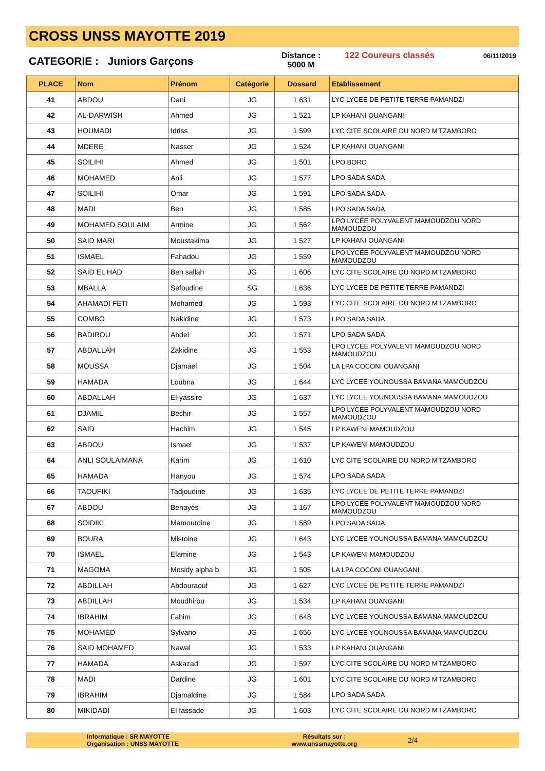CROSS UNSS MAYOTTE 2019
CATEGORIE : Juniors Garçons
Distance :
5000 M
122 Coureurs classés
06/11/2019
| PLACE | Nom | Prénom | Catégorie | Dossard | Etablissement |
| --- | --- | --- | --- | --- | --- |
| 41 | ABDOU | Dani | JG | 1 631 | LYC LYCEE DE PETITE TERRE PAMANDZI |
| 42 | AL-DARWISH | Ahmed | JG | 1 521 | LP KAHANI OUANGANI |
| 43 | HOUMADI | Idriss | JG | 1 599 | LYC CITE SCOLAIRE DU NORD M'TZAMBORO |
| 44 | MDERE | Nasser | JG | 1 524 | LP KAHANI OUANGANI |
| 45 | SOILIHI | Ahmed | JG | 1 501 | LPO BORO |
| 46 | MOHAMED | Anli | JG | 1 577 | LPO SADA SADA |
| 47 | SOILIHI | Omar | JG | 1 591 | LPO SADA SADA |
| 48 | MADI | Ben | JG | 1 585 | LPO SADA SADA |
| 49 | MOHAMED SOULAIM | Armine | JG | 1 562 | LPO LYCÉE POLYVALENT MAMOUDZOU NORD MAMOUDZOU |
| 50 | SAID MARI | Moustakima | JG | 1 527 | LP KAHANI OUANGANI |
| 51 | ISMAEL | Fahadou | JG | 1 559 | LPO LYCÉE POLYVALENT MAMOUDZOU NORD MAMOUDZOU |
| 52 | SAID EL HAD | Ben sallah | JG | 1 606 | LYC CITE SCOLAIRE DU NORD M'TZAMBORO |
| 53 | MBALLA | Sefoudine | SG | 1 636 | LYC LYCEE DE PETITE TERRE PAMANDZI |
| 54 | AHAMADI FETI | Mohamed | JG | 1 593 | LYC CITE SCOLAIRE DU NORD M'TZAMBORO |
| 55 | COMBO | Nakidine | JG | 1 573 | LPO SADA SADA |
| 56 | BADIROU | Abdel | JG | 1 571 | LPO SADA SADA |
| 57 | ABDALLAH | Zakidine | JG | 1 553 | LPO LYCÉE POLYVALENT MAMOUDZOU NORD MAMOUDZOU |
| 58 | MOUSSA | Djamael | JG | 1 504 | LA LPA COCONI OUANGANI |
| 59 | HAMADA | Loubna | JG | 1 644 | LYC LYCEE YOUNOUSSA BAMANA MAMOUDZOU |
| 60 | ABDALLAH | El-yassire | JG | 1 637 | LYC LYCEE YOUNOUSSA BAMANA MAMOUDZOU |
| 61 | DJAMIL | Bechir | JG | 1 557 | LPO LYCÉE POLYVALENT MAMOUDZOU NORD MAMOUDZOU |
| 62 | SAID | Hachim | JG | 1 545 | LP KAWENI MAMOUDZOU |
| 63 | ABDOU | Ismael | JG | 1 537 | LP KAWENI MAMOUDZOU |
| 64 | ANLI SOULAIMANA | Karim | JG | 1 610 | LYC CITE SCOLAIRE DU NORD M'TZAMBORO |
| 65 | HAMADA | Hanyou | JG | 1 574 | LPO SADA SADA |
| 66 | TAOUFIKI | Tadjoudine | JG | 1 635 | LYC LYCEE DE PETITE TERRE PAMANDZI |
| 67 | ABDOU | Benayés | JG | 1 167 | LPO LYCÉE POLYVALENT MAMOUDZOU NORD MAMOUDZOU |
| 68 | SOIDIKI | Mamourdine | JG | 1 589 | LPO SADA SADA |
| 69 | BOURA | Mistoine | JG | 1 643 | LYC LYCEE YOUNOUSSA BAMANA MAMOUDZOU |
| 70 | ISMAEL | Elamine | JG | 1 543 | LP KAWENI MAMOUDZOU |
| 71 | MAGOMA | Mosidy alpha b | JG | 1 505 | LA LPA COCONI OUANGANI |
| 72 | ABDILLAH | Abdouraouf | JG | 1 627 | LYC LYCEE DE PETITE TERRE PAMANDZI |
| 73 | ABDILLAH | Moudhirou | JG | 1 534 | LP KAHANI OUANGANI |
| 74 | IBRAHIM | Fahim | JG | 1 648 | LYC LYCEE YOUNOUSSA BAMANA MAMOUDZOU |
| 75 | MOHAMED | Sylvano | JG | 1 656 | LYC LYCEE YOUNOUSSA BAMANA MAMOUDZOU |
| 76 | SAID MOHAMED | Nawal | JG | 1 533 | LP KAHANI OUANGANI |
| 77 | HAMADA | Askazad | JG | 1 597 | LYC CITE SCOLAIRE DU NORD M'TZAMBORO |
| 78 | MADI | Dardine | JG | 1 601 | LYC CITE SCOLAIRE DU NORD M'TZAMBORO |
| 79 | IBRAHIM | Djamaldine | JG | 1 584 | LPO SADA SADA |
| 80 | MIKIDADI | El fassade | JG | 1 603 | LYC CITE SCOLAIRE DU NORD M'TZAMBORO |
Informatique : SR MAYOTTE
Organisation : UNSS MAYOTTE
Résultats sur :
www.unssmayotte.org
2/4